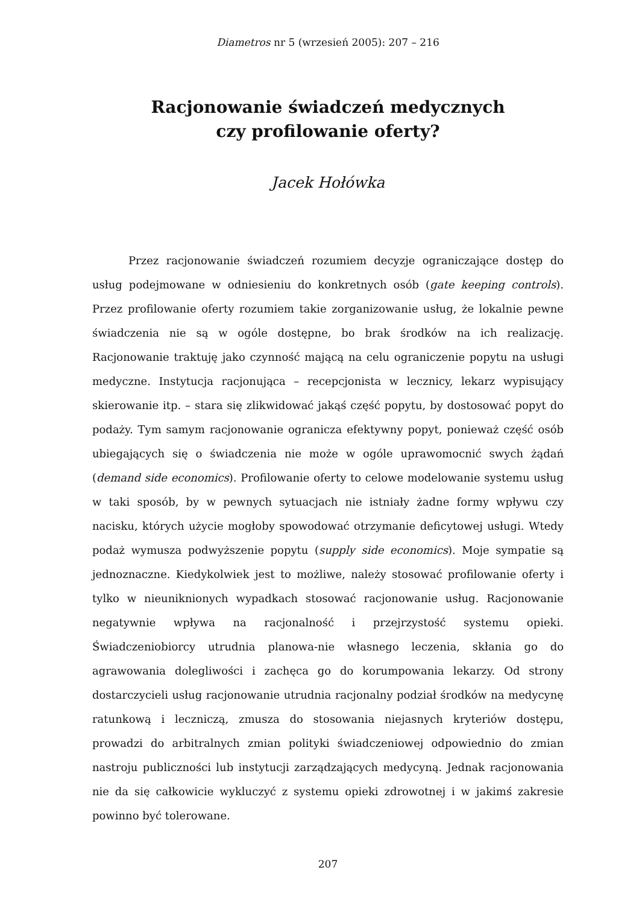Diametros nr 5 (wrzesień 2005): 207 – 216
Racjonowanie świadczeń medycznych
czy profilowanie oferty?
Jacek Hołówka
Przez racjonowanie świadczeń rozumiem decyzje ograniczające dostęp do usług podejmowane w odniesieniu do konkretnych osób (gate keeping controls). Przez profilowanie oferty rozumiem takie zorganizowanie usług, że lokalnie pewne świadczenia nie są w ogóle dostępne, bo brak środków na ich realizację. Racjonowanie traktuję jako czynność mającą na celu ograniczenie popytu na usługi medyczne. Instytucja racjonująca – recepcjonista w lecznicy, lekarz wypisujący skierowanie itp. – stara się zlikwidować jakąś część popytu, by dostosować popyt do podaży. Tym samym racjonowanie ogranicza efektywny popyt, ponieważ część osób ubiegających się o świadczenia nie może w ogóle uprawomocnić swych żądań (demand side economics). Profilowanie oferty to celowe modelowanie systemu usług w taki sposób, by w pewnych sytuacjach nie istniały żadne formy wpływu czy nacisku, których użycie mogłoby spowodować otrzymanie deficytowej usługi. Wtedy podaż wymusza podwyższenie popytu (supply side economics). Moje sympatie są jednoznaczne. Kiedykolwiek jest to możliwe, należy stosować profilowanie oferty i tylko w nieuniknionych wypadkach stosować racjonowanie usług. Racjonowanie negatywnie wpływa na racjonalność i przejrzystość systemu opieki. Świadczeniobiorcy utrudnia planowa-nie własnego leczenia, skłania go do agrawowania dolegliwości i zachęca go do korumpowania lekarzy. Od strony dostarczycieli usług racjonowanie utrudnia racjonalny podział środków na medycynę ratunkową i leczniczą, zmusza do stosowania niejasnych kryteriów dostępu, prowadzi do arbitralnych zmian polityki świadczeniowej odpowiednio do zmian nastroju publiczności lub instytucji zarządzających medycyną. Jednak racjonowania nie da się całkowicie wykluczyć z systemu opieki zdrowotnej i w jakimś zakresie powinno być tolerowane.
207